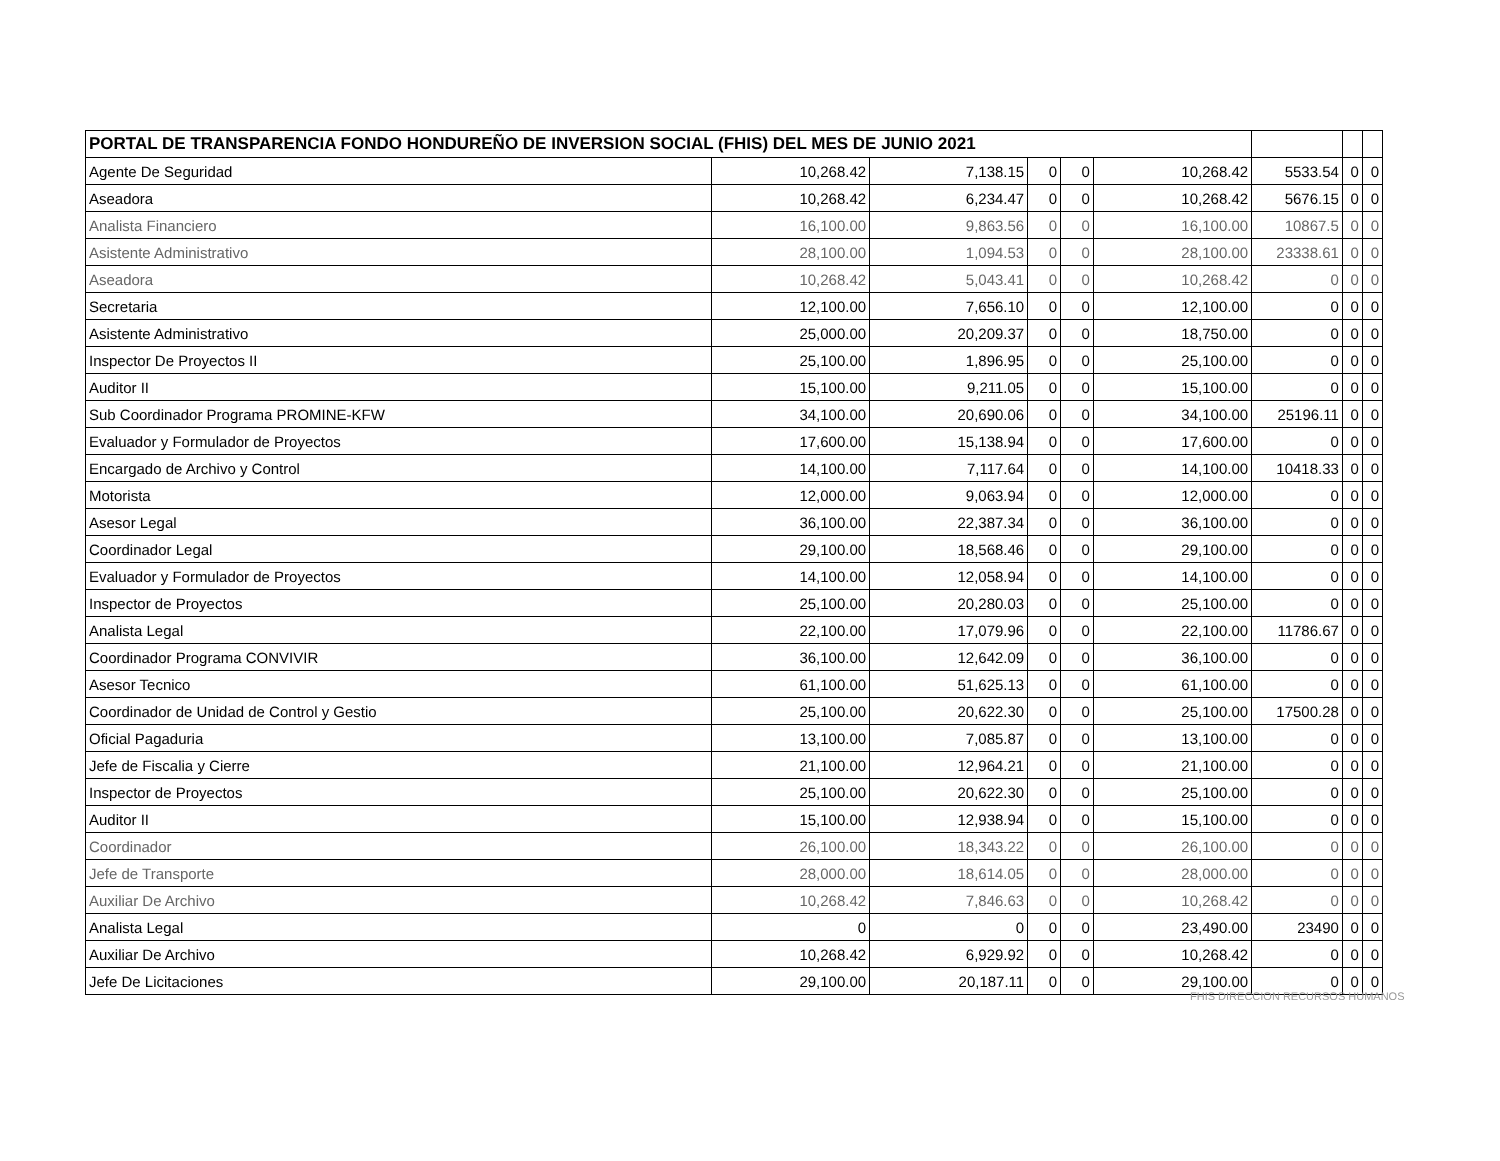| PORTAL DE TRANSPARENCIA FONDO HONDUREÑO DE INVERSION SOCIAL (FHIS) DEL MES DE JUNIO 2021 | | | | | | | | |
| --- | --- | --- | --- | --- | --- | --- | --- | --- |
| Agente De Seguridad | 10,268.42 | 7,138.15 | 0 | 0 | 10,268.42 | 5533.54 | 0 | 0 |
| Aseadora | 10,268.42 | 6,234.47 | 0 | 0 | 10,268.42 | 5676.15 | 0 | 0 |
| Analista Financiero | 16,100.00 | 9,863.56 | 0 | 0 | 16,100.00 | 10867.5 | 0 | 0 |
| Asistente Administrativo | 28,100.00 | 1,094.53 | 0 | 0 | 28,100.00 | 23338.61 | 0 | 0 |
| Aseadora | 10,268.42 | 5,043.41 | 0 | 0 | 10,268.42 | 0 | 0 | 0 |
| Secretaria | 12,100.00 | 7,656.10 | 0 | 0 | 12,100.00 | 0 | 0 | 0 |
| Asistente Administrativo | 25,000.00 | 20,209.37 | 0 | 0 | 18,750.00 | 0 | 0 | 0 |
| Inspector De Proyectos II | 25,100.00 | 1,896.95 | 0 | 0 | 25,100.00 | 0 | 0 | 0 |
| Auditor II | 15,100.00 | 9,211.05 | 0 | 0 | 15,100.00 | 0 | 0 | 0 |
| Sub Coordinador Programa PROMINE-KFW | 34,100.00 | 20,690.06 | 0 | 0 | 34,100.00 | 25196.11 | 0 | 0 |
| Evaluador y Formulador de Proyectos | 17,600.00 | 15,138.94 | 0 | 0 | 17,600.00 | 0 | 0 | 0 |
| Encargado de Archivo y Control | 14,100.00 | 7,117.64 | 0 | 0 | 14,100.00 | 10418.33 | 0 | 0 |
| Motorista | 12,000.00 | 9,063.94 | 0 | 0 | 12,000.00 | 0 | 0 | 0 |
| Asesor Legal | 36,100.00 | 22,387.34 | 0 | 0 | 36,100.00 | 0 | 0 | 0 |
| Coordinador Legal | 29,100.00 | 18,568.46 | 0 | 0 | 29,100.00 | 0 | 0 | 0 |
| Evaluador y Formulador de Proyectos | 14,100.00 | 12,058.94 | 0 | 0 | 14,100.00 | 0 | 0 | 0 |
| Inspector de Proyectos | 25,100.00 | 20,280.03 | 0 | 0 | 25,100.00 | 0 | 0 | 0 |
| Analista Legal | 22,100.00 | 17,079.96 | 0 | 0 | 22,100.00 | 11786.67 | 0 | 0 |
| Coordinador Programa CONVIVIR | 36,100.00 | 12,642.09 | 0 | 0 | 36,100.00 | 0 | 0 | 0 |
| Asesor Tecnico | 61,100.00 | 51,625.13 | 0 | 0 | 61,100.00 | 0 | 0 | 0 |
| Coordinador de Unidad de Control y Gestio | 25,100.00 | 20,622.30 | 0 | 0 | 25,100.00 | 17500.28 | 0 | 0 |
| Oficial Pagaduria | 13,100.00 | 7,085.87 | 0 | 0 | 13,100.00 | 0 | 0 | 0 |
| Jefe de Fiscalia y Cierre | 21,100.00 | 12,964.21 | 0 | 0 | 21,100.00 | 0 | 0 | 0 |
| Inspector de Proyectos | 25,100.00 | 20,622.30 | 0 | 0 | 25,100.00 | 0 | 0 | 0 |
| Auditor II | 15,100.00 | 12,938.94 | 0 | 0 | 15,100.00 | 0 | 0 | 0 |
| Coordinador | 26,100.00 | 18,343.22 | 0 | 0 | 26,100.00 | 0 | 0 | 0 |
| Jefe de Transporte | 28,000.00 | 18,614.05 | 0 | 0 | 28,000.00 | 0 | 0 | 0 |
| Auxiliar De Archivo | 10,268.42 | 7,846.63 | 0 | 0 | 10,268.42 | 0 | 0 | 0 |
| Analista Legal | 0 | 0 | 0 | 0 | 23,490.00 | 23490 | 0 | 0 |
| Auxiliar De Archivo | 10,268.42 | 6,929.92 | 0 | 0 | 10,268.42 | 0 | 0 | 0 |
| Jefe De Licitaciones | 29,100.00 | 20,187.11 | 0 | 0 | 29,100.00 | 0 | 0 | 0 |
FHIS DIRECCION RECURSOS HUMANOS